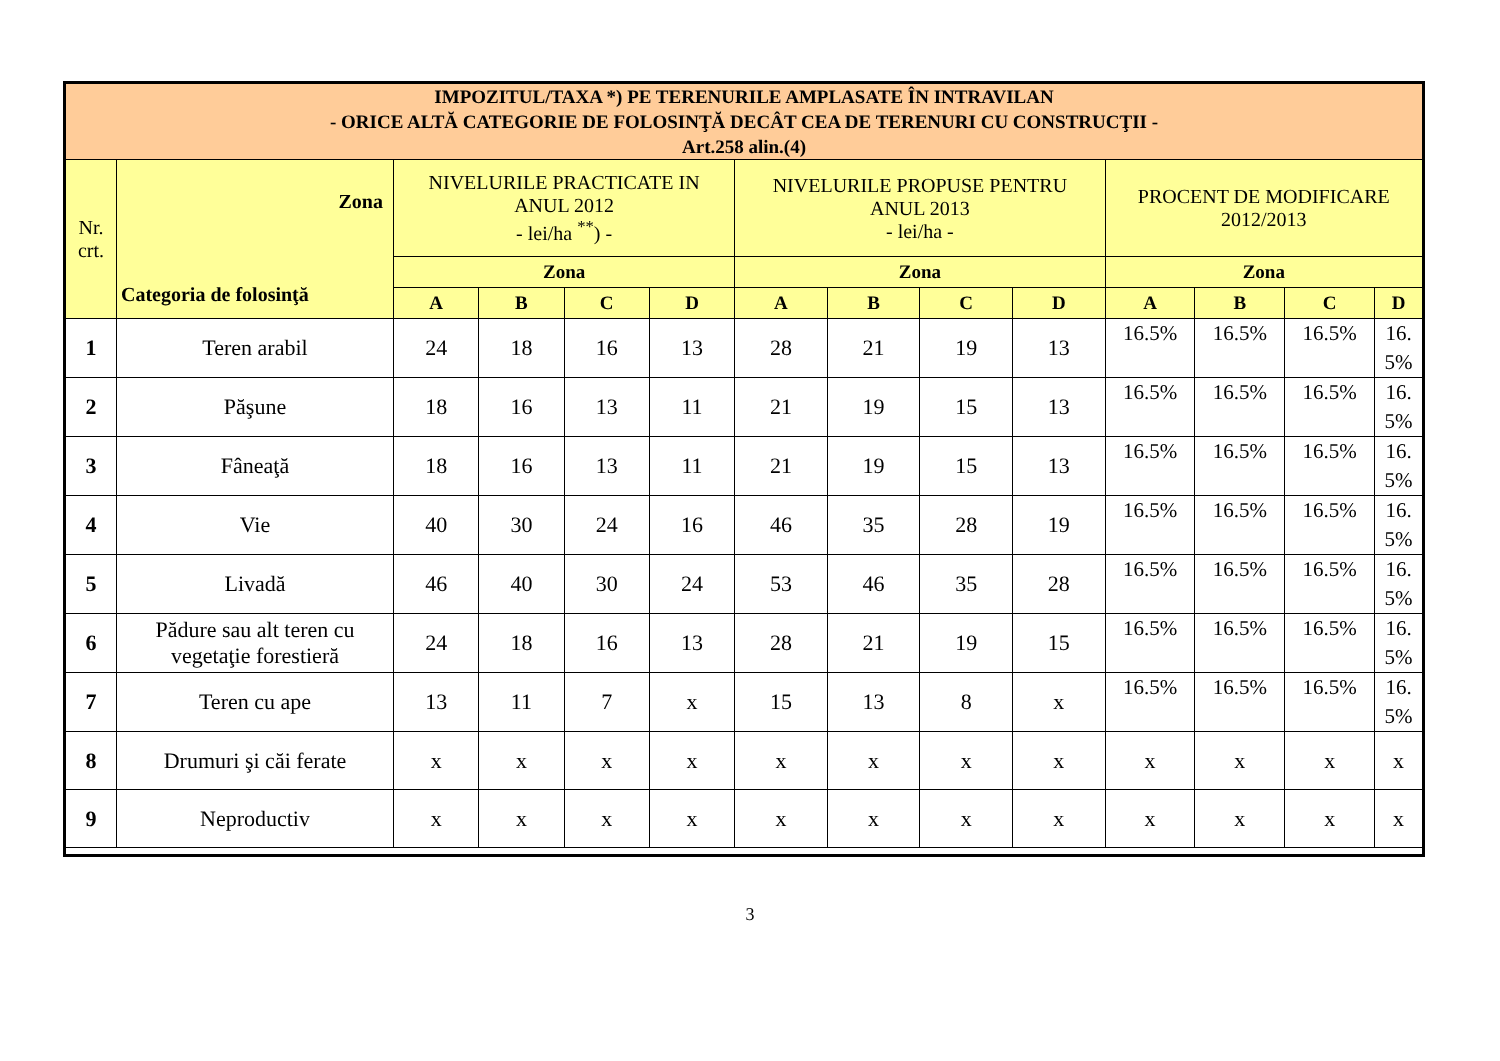| IMPOZITUL/TAXA *) PE TERENURILE AMPLASATE ÎN INTRAVILAN - ORICE ALTĂ CATEGORIE DE FOLOSINŢĂ DECÂT CEA DE TERENURI CU CONSTRUCŢII - Art.258 alin.(4) | | | | | | | | | | | | | |
| --- | --- | --- | --- | --- | --- | --- | --- | --- | --- | --- | --- | --- | --- |
| Nr. crt. | Zona Categoria de folosinţă | NIVELURILE PRACTICATE IN ANUL 2012 - lei/ha <sup>**</sup>) - | | | | NIVELURILE PROPUSE PENTRU ANUL 2013 - lei/ha - | | | | PROCENT DE MODIFICARE 2012/2013 | | | |
| | | Zona | | | | Zona | | | | Zona | | | |
| | | A | B | C | D | A | B | C | D | A | B | C | D |
| 1 | Teren arabil | 24 | 18 | 16 | 13 | 28 | 21 | 19 | 13 | 16.5% | 16.5% | 16.5% | 16. 5% |
| 2 | Păşune | 18 | 16 | 13 | 11 | 21 | 19 | 15 | 13 | 16.5% | 16.5% | 16.5% | 16. 5% |
| 3 | Fâneaţă | 18 | 16 | 13 | 11 | 21 | 19 | 15 | 13 | 16.5% | 16.5% | 16.5% | 16. 5% |
| 4 | Vie | 40 | 30 | 24 | 16 | 46 | 35 | 28 | 19 | 16.5% | 16.5% | 16.5% | 16. 5% |
| 5 | Livadă | 46 | 40 | 30 | 24 | 53 | 46 | 35 | 28 | 16.5% | 16.5% | 16.5% | 16. 5% |
| 6 | Pădure sau alt teren cu vegetaţie forestieră | 24 | 18 | 16 | 13 | 28 | 21 | 19 | 15 | 16.5% | 16.5% | 16.5% | 16. 5% |
| 7 | Teren cu ape | 13 | 11 | 7 | x | 15 | 13 | 8 | x | 16.5% | 16.5% | 16.5% | 16. 5% |
| 8 | Drumuri şi căi ferate | x | x | x | x | x | x | x | x | x | x | x | x |
| 9 | Neproductiv | x | x | x | x | x | x | x | x | x | x | x | x |
3